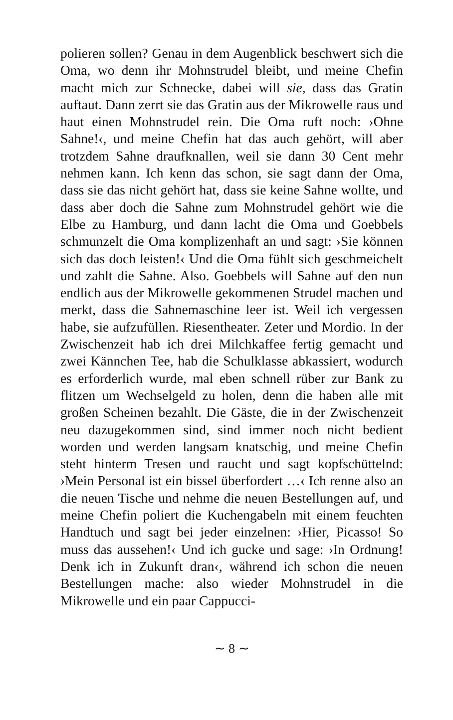polieren sollen? Genau in dem Augenblick beschwert sich die Oma, wo denn ihr Mohnstrudel bleibt, und meine Chefin macht mich zur Schnecke, dabei will sie, dass das Gratin auftaut. Dann zerrt sie das Gratin aus der Mikrowelle raus und haut einen Mohnstrudel rein. Die Oma ruft noch: ›Ohne Sahne!‹, und meine Chefin hat das auch gehört, will aber trotzdem Sahne draufknallen, weil sie dann 30 Cent mehr nehmen kann. Ich kenn das schon, sie sagt dann der Oma, dass sie das nicht gehört hat, dass sie keine Sahne wollte, und dass aber doch die Sahne zum Mohnstrudel gehört wie die Elbe zu Hamburg, und dann lacht die Oma und Goebbels schmunzelt die Oma komplizenhaft an und sagt: ›Sie können sich das doch leisten!‹ Und die Oma fühlt sich geschmeichelt und zahlt die Sahne. Also. Goebbels will Sahne auf den nun endlich aus der Mikrowelle gekommenen Strudel machen und merkt, dass die Sahnemaschine leer ist. Weil ich vergessen habe, sie aufzufüllen. Riesentheater. Zeter und Mordio. In der Zwischenzeit hab ich drei Milchkaffee fertig gemacht und zwei Kännchen Tee, hab die Schulklasse abkassiert, wodurch es erforderlich wurde, mal eben schnell rüber zur Bank zu flitzen um Wechselgeld zu holen, denn die haben alle mit großen Scheinen bezahlt. Die Gäste, die in der Zwischenzeit neu dazugekommen sind, sind immer noch nicht bedient worden und werden langsam knatschig, und meine Chefin steht hinterm Tresen und raucht und sagt kopfschüttelnd: ›Mein Personal ist ein bissel überfordert …‹ Ich renne also an die neuen Tische und nehme die neuen Bestellungen auf, und meine Chefin poliert die Kuchengabeln mit einem feuchten Handtuch und sagt bei jeder einzelnen: ›Hier, Picasso! So muss das aussehen!‹ Und ich gucke und sage: ›In Ordnung! Denk ich in Zukunft dran‹, während ich schon die neuen Bestellungen mache: also wieder Mohnstrudel in die Mikrowelle und ein paar Cappucci-
∼ 8 ∼